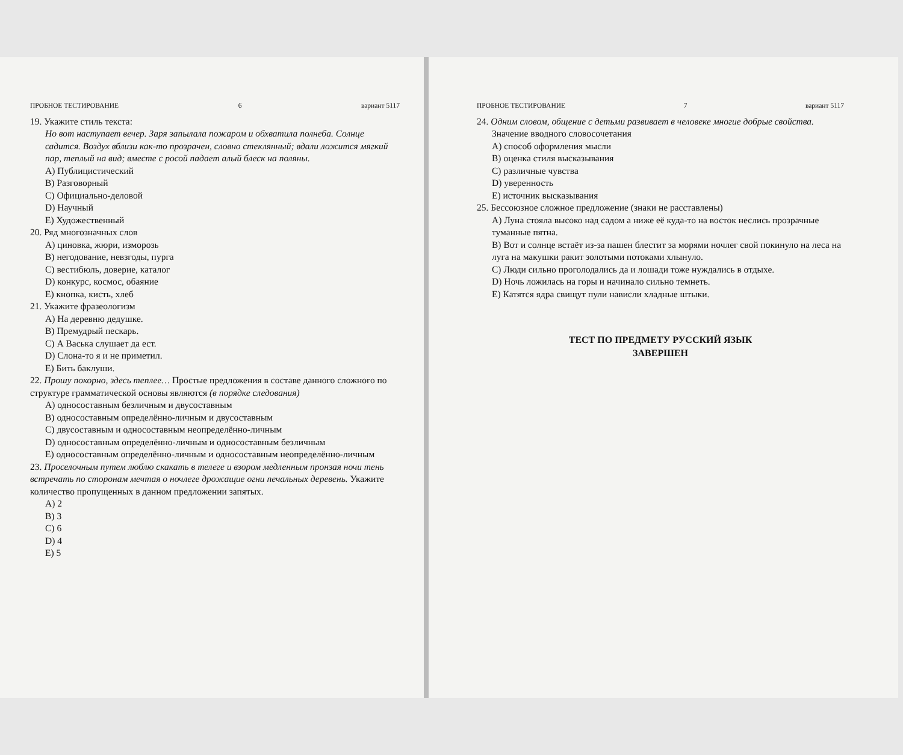ПРОБНОЕ ТЕСТИРОВАНИЕ 6 вариант 5117
19. Укажите стиль текста:
Но вот наступает вечер. Заря запылала пожаром и обхватила полнеба. Солнце садится. Воздух вблизи как-то прозрачен, словно стеклянный; вдали ложится мягкий пар, теплый на вид; вместе с росой падает алый блеск на поляны.
A) Публицистический
B) Разговорный
C) Официально-деловой
D) Научный
E) Художественный
20. Ряд многозначных слов
A) циновка, жюри, изморозь
B) негодование, невзгоды, пурга
C) вестибюль, доверие, каталог
D) конкурс, космос, обаяние
E) кнопка, кисть, хлеб
21. Укажите фразеологизм
A) На деревню дедушке.
B) Премудрый пескарь.
C) А Васька слушает да ест.
D) Слона-то я и не приметил.
E) Бить баклуши.
22. Прошу покорно, здесь теплее… Простые предложения в составе данного сложного по структуре грамматической основы являются (в порядке следования)
A) односоставным безличным и двусоставным
B) односоставным определённо-личным и двусоставным
C) двусоставным и односоставным неопределённо-личным
D) односоставным определённо-личным и односоставным безличным
E) односоставным определённо-личным и односоставным неопределённо-личным
23. Проселочным путем люблю скакать в телеге и взором медленным пронзая ночи тень встречать по сторонам мечтая о ночлеге дрожащие огни печальных деревень. Укажите количество пропущенных в данном предложении запятых.
A) 2
B) 3
C) 6
D) 4
E) 5
ПРОБНОЕ ТЕСТИРОВАНИЕ 7 вариант 5117
24. Одним словом, общение с детьми развивает в человеке многие добрые свойства.
Значение вводного словосочетания
A) способ оформления мысли
B) оценка стиля высказывания
C) различные чувства
D) уверенность
E) источник высказывания
25. Бессоюзное сложное предложение (знаки не расставлены)
A) Луна стояла высоко над садом а ниже её куда-то на восток неслись прозрачные туманные пятна.
B) Вот и солнце встаёт из-за пашен блестит за морями ночлег свой покинуло на леса на луга на макушки ракит золотыми потоками хлынуло.
C) Люди сильно проголодались да и лошади тоже нуждались в отдыхе.
D) Ночь ложилась на горы и начинало сильно темнеть.
E) Катятся ядра свищут пули нависли хладные штыки.
ТЕСТ ПО ПРЕДМЕТУ РУССКИЙ ЯЗЫК
ЗАВЕРШЕН